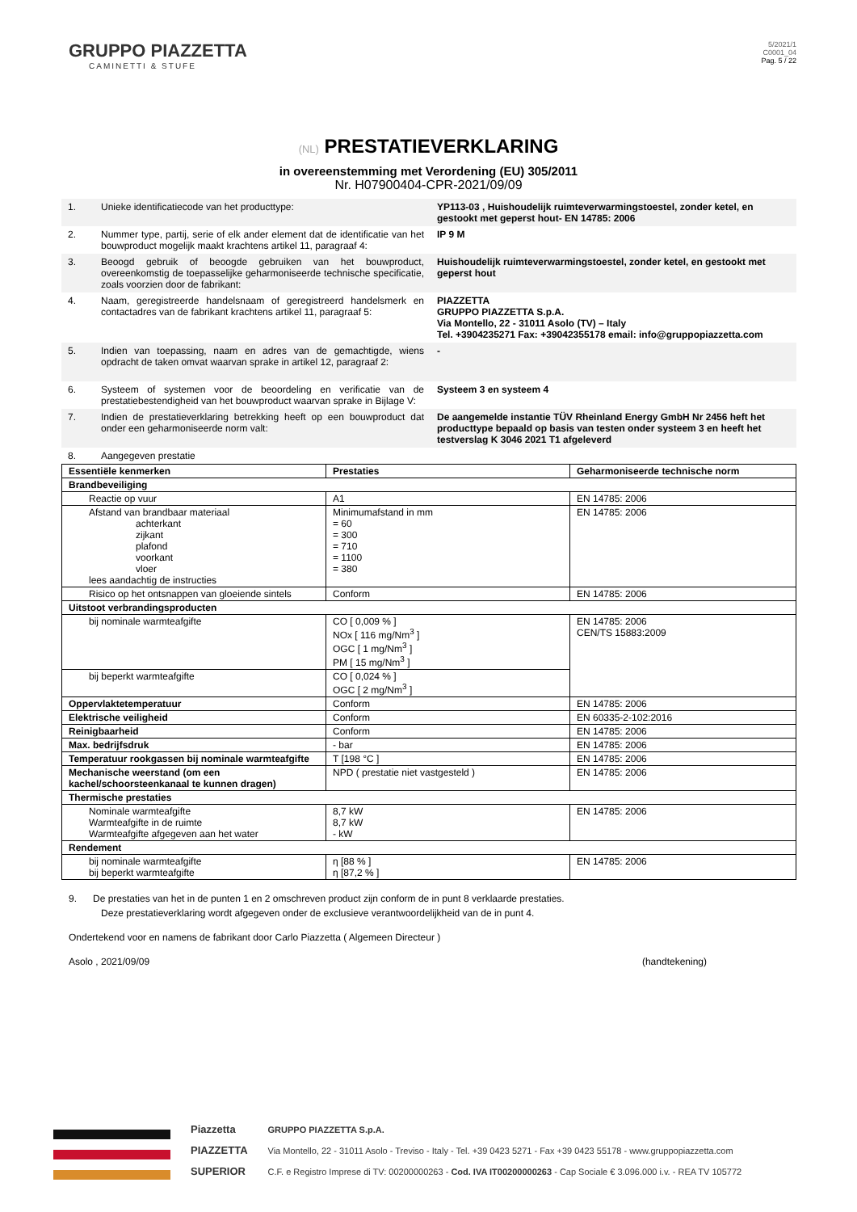GRUPPO PIAZZETTA
CAMINETTI & STUFE
5/2021/1
C0001_04
Pag. 5 / 22
(NL) PRESTATIEVERKLARING
in overeenstemming met Verordening (EU) 305/2011
Nr. H07900404-CPR-2021/09/09
| 1. | Unieke identificatiecode van het producttype: | YP113-03 , Huishoudelijk ruimteverwarmingstoestel, zonder ketel, en gestookt met geperst hout- EN 14785: 2006 |
| 2. | Nummer type, partij, serie of elk ander element dat de identificatie van het bouwproduct mogelijk maakt krachtens artikel 11, paragraaf 4: | IP 9 M |
| 3. | Beoogd gebruik of beoogde gebruiken van het bouwproduct, overeenkomstig de toepasselijke geharmoniseerde technische specificatie, zoals voorzien door de fabrikant: | Huishoudelijk ruimteverwarmingstoestel, zonder ketel, en gestookt met geperst hout |
| 4. | Naam, geregistreerde handelsnaam of geregistreerd handelsmerk en contactadres van de fabrikant krachtens artikel 11, paragraaf 5: | PIAZZETTA GRUPPO PIAZZETTA S.p.A. Via Montello, 22 - 31011 Asolo (TV) – Italy Tel. +3904235271 Fax: +39042355178 email: info@gruppopiazzetta.com |
| 5. | Indien van toepassing, naam en adres van de gemachtigde, wiens opdracht de taken omvat waarvan sprake in artikel 12, paragraaf 2: | - |
| 6. | Systeem of systemen voor de beoordeling en verificatie van de prestatiebestendigheid van het bouwproduct waarvan sprake in Bijlage V: | Systeem 3 en systeem 4 |
| 7. | Indien de prestatieverklaring betrekking heeft op een bouwproduct dat onder een geharmoniseerde norm valt: | De aangemelde instantie TÜV Rheinland Energy GmbH Nr 2456 heft het producttype bepaald op basis van testen onder systeem 3 en heeft het testverslag K 3046 2021 T1 afgeleverd |
| 8. | Aangegeven prestatie | |
| Essentiële kenmerken | Prestaties | Geharmoniseerde technische norm |
| --- | --- | --- |
| Brandbeveiliging | | |
| Reactie op vuur | A1 | EN 14785: 2006 |
| Afstand van brandbaar materiaal achterkant zijkant plafond voorkant vloer lees aandachtig de instructies | Minimumafstand in mm = 60 = 300 = 710 = 1100 = 380 | EN 14785: 2006 |
| Risico op het ontsnappen van gloeiende sintels | Conform | EN 14785: 2006 |
| Uitstoot verbrandingsproducten | | |
| bij nominale warmteafgifte | CO [ 0,009 % ] NOx [ 116 mg/Nm<sup>3</sup> ] OGC [ 1 mg/Nm<sup>3</sup> ] PM [ 15 mg/Nm<sup>3</sup> ] | EN 14785: 2006 CEN/TS 15883:2009 |
| bij beperkt warmteafgifte | CO [ 0,024 % ] OGC [ 2 mg/Nm<sup>3</sup> ] | |
| Oppervlaktetemperatuur | Conform | EN 14785: 2006 |
| Elektrische veiligheid | Conform | EN 60335-2-102:2016 |
| Reinigbaarheid | Conform | EN 14785: 2006 |
| Max. bedrijfsdruk | - bar | EN 14785: 2006 |
| Temperatuur rookgassen bij nominale warmteafgifte | T [198 °C ] | EN 14785: 2006 |
| Mechanische weerstand (om een kachel/schoorsteenkanaal te kunnen dragen) | NPD ( prestatie niet vastgesteld ) | EN 14785: 2006 |
| Thermische prestaties | | |
| Nominale warmteafgifte Warmteafgifte in de ruimte Warmteafgifte afgegeven aan het water | 8,7 kW 8,7 kW - kW | EN 14785: 2006 |
| Rendement | | |
| bij nominale warmteafgifte bij beperkt warmteafgifte | η [88 % ] η [87,2 % ] | EN 14785: 2006 |
9. De prestaties van het in de punten 1 en 2 omschreven product zijn conform de in punt 8 verklaarde prestaties.
Deze prestatieverklaring wordt afgegeven onder de exclusieve verantwoordelijkheid van de in punt 4.
Ondertekend voor en namens de fabrikant door Carlo Piazzetta ( Algemeen Directeur )
Asolo , 2021/09/09 (handtekening)
Piazzetta
PIAZZETTA
SUPERIOR
GRUPPO PIAZZETTA S.p.A.
Via Montello, 22 - 31011 Asolo - Treviso - Italy - Tel. +39 0423 5271 - Fax +39 0423 55178 - www.gruppopiazzetta.com
C.F. e Registro Imprese di TV: 00200000263 - Cod. IVA IT00200000263 - Cap Sociale € 3.096.000 i.v. - REA TV 105772